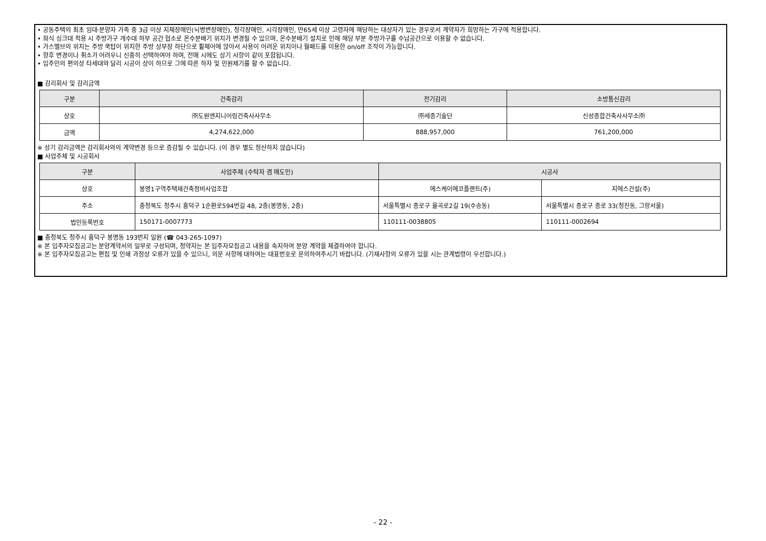• 공동주택의 최초 임대·분양자 가족 중 3급 이상 지체장애인(뇌병변장애인), 청각장애인, 시각장애인, 만65세 이상 고령자에 해당하는 대상자가 있는 경우로서 계약자가 희망하는 가구에 적용합니다.
• 좌식 싱크대 적용 시 주방가구 개수대 하부 공간 협소로 온수분배기 위치가 변경될 수 있으며, 온수분배기 설치로 인해 해당 부분 주방가구를 수납공간으로 이용할 수 없습니다.
• 가스밸브의 위치는 주방 쿡탑이 위치한 주방 상부장 하단으로 휠체어에 앉아서 사용이 어려운 위치이나 월패드를 이용한 on/off 조작이 가능합니다.
• 향후 변경이나 취소가 어려우니 신중히 선택하여야 하며, 전매 시에도 상기 사항이 같이 포함됩니다.
• 입주민의 편의상 타세대와 달리 시공이 상이 하므로 그에 따른 하자 및 민원제기를 할 수 없습니다.
■ 감리회사 및 감리금액
| 구분 | 건축감리 | 전기감리 | 소방통신감리 |
| --- | --- | --- | --- |
| 상호 | ㈜도원엔지니어링건축사사무소 | ㈜세종기술단 | 신성종합건축사사무소㈜ |
| 금액 | 4,274,622,000 | 888,957,000 | 761,200,000 |
※ 상기 감리금액은 감리회사와의 계약변경 등으로 증감될 수 있습니다. (이 경우 별도 정산하지 않습니다)
■ 사업주체 및 시공회사
| 구분 | 사업주체 (수탁자 겸 매도인) | 시공사 | |
| --- | --- | --- | --- |
| 상호 | 봉명1구역주택재건축정비사업조합 | 에스케이에코플랜트(주) | 지에스건설(주) |
| 주소 | 충청북도 청주시 흥덕구 1순환로594번길 48, 2층(봉명동, 2층) | 서울특별시 종로구 율곡로2길 19(수송동) | 서울특별시 종로구 종로 33(청진동, 그랑서울) |
| 법인등록번호 | 150171-0007773 | 110111-0038805 | 110111-0002694 |
■ 충청북도 청주시 흥덕구 봉명동 193번지 일원 (☎ 043-265-1097)
※ 본 입주자모집공고는 분양계약서의 일부로 구성되며, 청약자는 본 입주자모집공고 내용을 숙지하여 분양 계약을 체결하여야 합니다.
※ 본 입주자모집공고는 편집 및 인쇄 과정상 오류가 있을 수 있으니, 의문 사항에 대하여는 대표번호로 문의하여주시기 바랍니다. (기재사항의 오류가 있을 시는 관계법령이 우선합니다.)
- 22 -